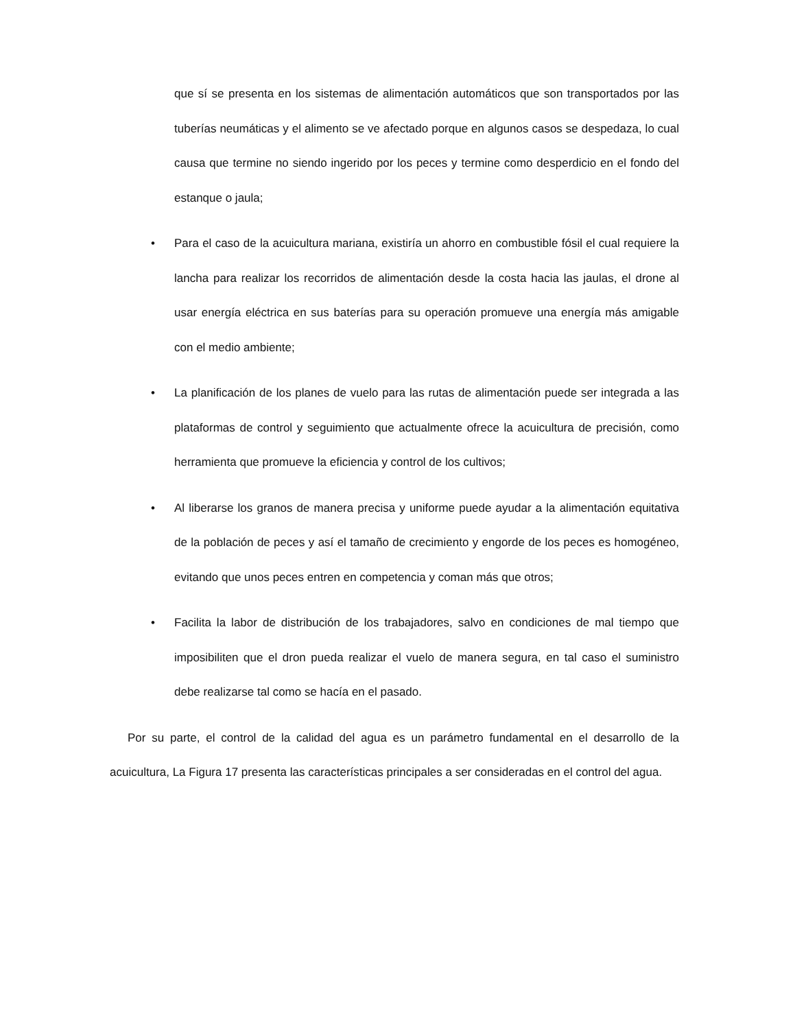que sí se presenta en los sistemas de alimentación automáticos que son transportados por las tuberías neumáticas y el alimento se ve afectado porque en algunos casos se despedaza, lo cual causa que termine no siendo ingerido por los peces y termine como desperdicio en el fondo del estanque o jaula;
• Para el caso de la acuicultura mariana, existiría un ahorro en combustible fósil el cual requiere la lancha para realizar los recorridos de alimentación desde la costa hacia las jaulas, el drone al usar energía eléctrica en sus baterías para su operación promueve una energía más amigable con el medio ambiente;
• La planificación de los planes de vuelo para las rutas de alimentación puede ser integrada a las plataformas de control y seguimiento que actualmente ofrece la acuicultura de precisión, como herramienta que promueve la eficiencia y control de los cultivos;
• Al liberarse los granos de manera precisa y uniforme puede ayudar a la alimentación equitativa de la población de peces y así el tamaño de crecimiento y engorde de los peces es homogéneo, evitando que unos peces entren en competencia y coman más que otros;
• Facilita la labor de distribución de los trabajadores, salvo en condiciones de mal tiempo que imposibiliten que el dron pueda realizar el vuelo de manera segura, en tal caso el suministro debe realizarse tal como se hacía en el pasado.
Por su parte, el control de la calidad del agua es un parámetro fundamental en el desarrollo de la acuicultura, La Figura 17 presenta las características principales a ser consideradas en el control del agua.